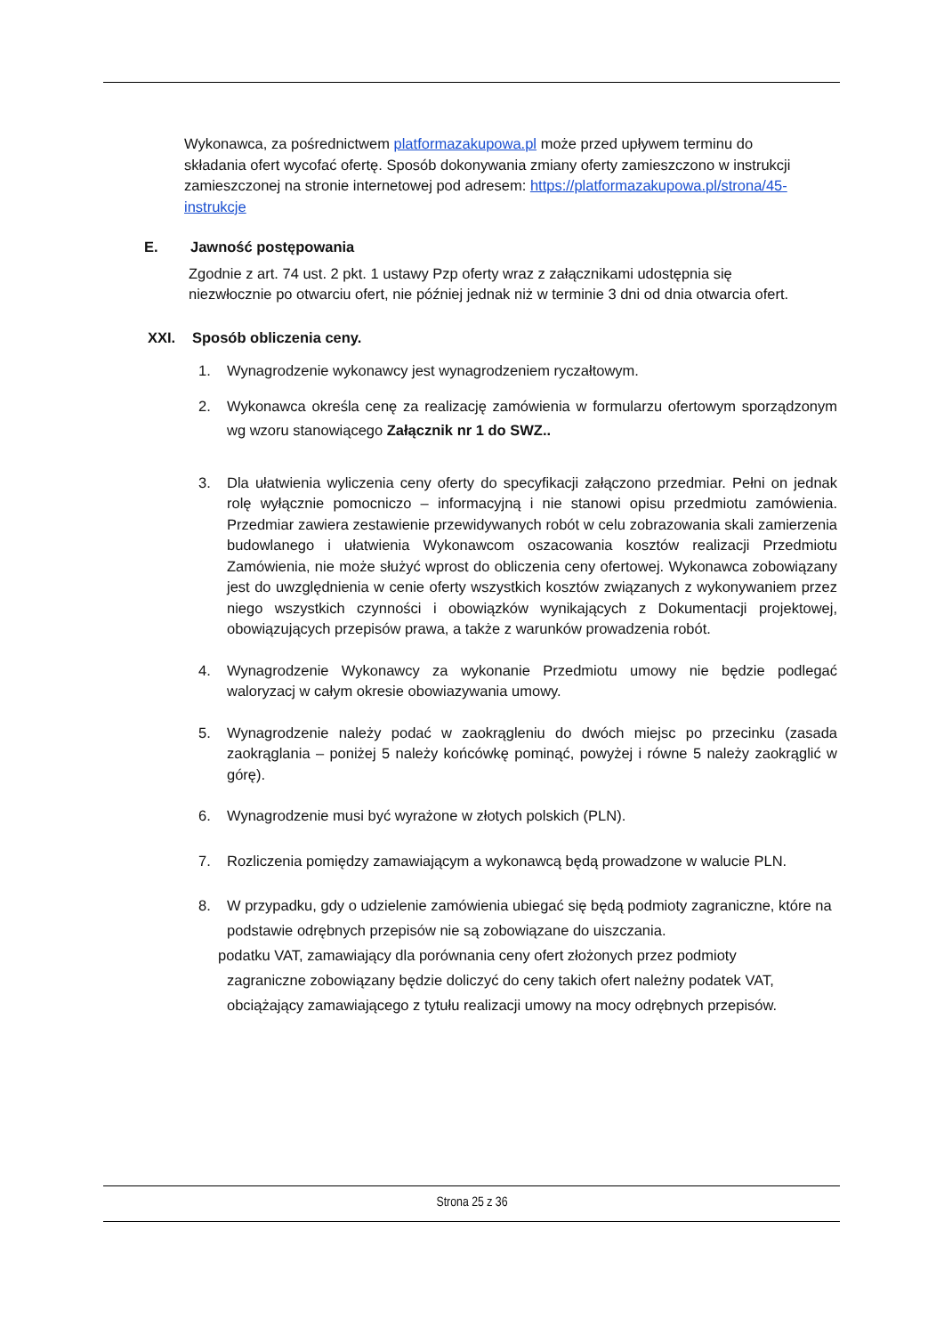Wykonawca, za pośrednictwem platformazakupowa.pl może przed upływem terminu do składania ofert wycofać ofertę. Sposób dokonywania zmiany oferty zamieszczono w instrukcji zamieszczonej na stronie internetowej pod adresem: https://platformazakupowa.pl/strona/45- instrukcje
E. Jawność postępowania
Zgodnie z art. 74 ust. 2 pkt. 1 ustawy Pzp oferty wraz z załącznikami udostępnia się niezwłocznie po otwarciu ofert, nie później jednak niż w terminie 3 dni od dnia otwarcia ofert.
XXI. Sposób obliczenia ceny.
1. Wynagrodzenie wykonawcy jest wynagrodzeniem ryczałtowym.
2. Wykonawca określa cenę za realizację zamówienia w formularzu ofertowym sporządzonym wg wzoru stanowiącego Załącznik nr 1 do SWZ..
3. Dla ułatwienia wyliczenia ceny oferty do specyfikacji załączono przedmiar. Pełni on jednak rolę wyłącznie pomocniczo – informacyjną i nie stanowi opisu przedmiotu zamówienia. Przedmiar zawiera zestawienie przewidywanych robót w celu zobrazowania skali zamierzenia budowlanego i ułatwienia Wykonawcom oszacowania kosztów realizacji Przedmiotu Zamówienia, nie może służyć wprost do obliczenia ceny ofertowej. Wykonawca zobowiązany jest do uwzględnienia w cenie oferty wszystkich kosztów związanych z wykonywaniem przez niego wszystkich czynności i obowiązków wynikających z Dokumentacji projektowej, obowiązujących przepisów prawa, a także z warunków prowadzenia robót.
4. Wynagrodzenie Wykonawcy za wykonanie Przedmiotu umowy nie będzie podlegać waloryzacj w całym okresie obowiazywania umowy.
5. Wynagrodzenie należy podać w zaokrągleniu do dwóch miejsc po przecinku (zasada zaokrąglania – poniżej 5 należy końcówkę pominąć, powyżej i równe 5 należy zaokrąglić w górę).
6. Wynagrodzenie musi być wyrażone w złotych polskich (PLN).
7. Rozliczenia pomiędzy zamawiającym a wykonawcą będą prowadzone w walucie PLN.
8. W przypadku, gdy o udzielenie zamówienia ubiegać się będą podmioty zagraniczne, które na podstawie odrębnych przepisów nie są zobowiązane do uiszczania.
podatku VAT, zamawiający dla porównania ceny ofert złożonych przez podmioty
zagraniczne zobowiązany będzie doliczyć do ceny takich ofert należny podatek VAT, obciążający zamawiającego z tytułu realizacji umowy na mocy odrębnych przepisów.
Strona 25 z 36